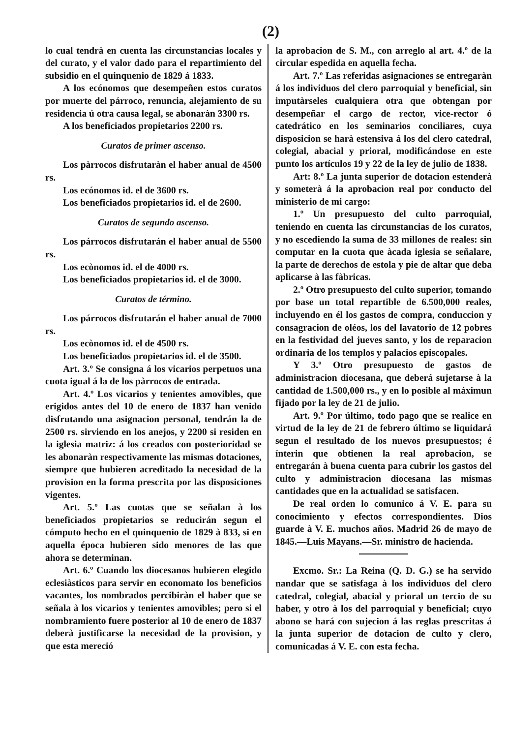(2)
lo cual tendrà en cuenta las circunstancias locales y del curato, y el valor dado para el repartimiento del subsidio en el quinquenio de 1829 á 1833.
A los ecónomos que desempeñen estos curatos por muerte del párroco, renuncia, alejamiento de su residencia ú otra causa legal, se abonaràn 3300 rs.
A los beneficiados propietarios 2200 rs.
Curatos de primer ascenso.
Los pàrrocos disfrutaràn el haber anual de 4500 rs.
Los ecónomos id. el de 3600 rs.
Los beneficiados propietarios id. el de 2600.
Curatos de segundo ascenso.
Los párrocos disfrutarán el haber anual de 5500 rs.
Los ecònomos id. el de 4000 rs.
Los beneficiados propietarios id. el de 3000.
Curatos de término.
Los párrocos disfrutarán el haber anual de 7000 rs.
Los ecònomos id. el de 4500 rs.
Los beneficiados propietarios id. el de 3500.
Art. 3.º Se consigna á los vicarios perpetuos una cuota igual á la de los pàrrocos de entrada.
Art. 4.º Los vicarios y tenientes amovibles, que erigidos antes del 10 de enero de 1837 han venido disfrutando una asignacion personal, tendrán la de 2500 rs. sirviendo en los anejos, y 2200 si residen en la iglesia matriz: á los creados con posterioridad se les abonaràn respectivamente las mismas dotaciones, siempre que hubieren acreditado la necesidad de la provision en la forma prescrita por las disposiciones vigentes.
Art. 5.º Las cuotas que se señalan à los beneficiados propietarios se reducirán segun el cómputo hecho en el quinquenio de 1829 à 833, si en aquella época hubieren sido menores de las que ahora se determinan.
Art. 6.º Cuando los diocesanos hubieren elegido eclesiàsticos para servir en economato los beneficios vacantes, los nombrados percibiràn el haber que se señala à los vicarios y tenientes amovibles; pero si el nombramiento fuere posterior al 10 de enero de 1837 deberà justificarse la necesidad de la provision, y que esta mereció
la aprobacion de S. M., con arreglo al art. 4.º de la circular espedida en aquella fecha.
Art. 7.º Las referidas asignaciones se entregaràn á los individuos del clero parroquial y beneficial, sin imputàrseles cualquiera otra que obtengan por desempeñar el cargo de rector, vice-rector ó catedrático en los seminarios conciliares, cuya disposicion se harà estensiva á los del clero catedral, colegial, abacial y prioral, modificándose en este punto los artículos 19 y 22 de la ley de julio de 1838.
Art: 8.º La junta superior de dotacion estenderà y someterà á la aprobacion real por conducto del ministerio de mi cargo:
1.º Un presupuesto del culto parroquial, teniendo en cuenta las circunstancias de los curatos, y no escediendo la suma de 33 millones de reales: sin computar en la cuota que àcada iglesia se señalare, la parte de derechos de estola y pie de altar que deba aplicarse à las fàbricas.
2.º Otro presupuesto del culto superior, tomando por base un total repartible de 6.500,000 reales, incluyendo en él los gastos de compra, conduccion y consagracion de oléos, los del lavatorio de 12 pobres en la festividad del jueves santo, y los de reparacion ordinaria de los templos y palacios episcopales.
Y 3.º Otro presupuesto de gastos de administracion diocesana, que deberá sujetarse à la cantidad de 1.500,000 rs., y en lo posible al máximun fijado por la ley de 21 de julio.
Art. 9.º Por último, todo pago que se realice en virtud de la ley de 21 de febrero último se liquidará segun el resultado de los nuevos presupuestos; é ínterin que obtienen la real aprobacion, se entregarán à buena cuenta para cubrir los gastos del culto y administracion diocesana las mismas cantidades que en la actualidad se satisfacen.
De real orden lo comunico á V. E. para su conocimiento y efectos correspondientes. Dios guarde à V. E. muchos años. Madrid 26 de mayo de 1845.—Luis Mayans.—Sr. ministro de hacienda.
Excmo. Sr.: La Reina (Q. D. G.) se ha servido nandar que se satisfaga à los individuos del clero catedral, colegial, abacial y prioral un tercio de su haber, y otro à los del parroquial y beneficial; cuyo abono se hará con sujecion á las reglas prescritas á la junta superior de dotacion de culto y clero, comunicadas á V. E. con esta fecha.